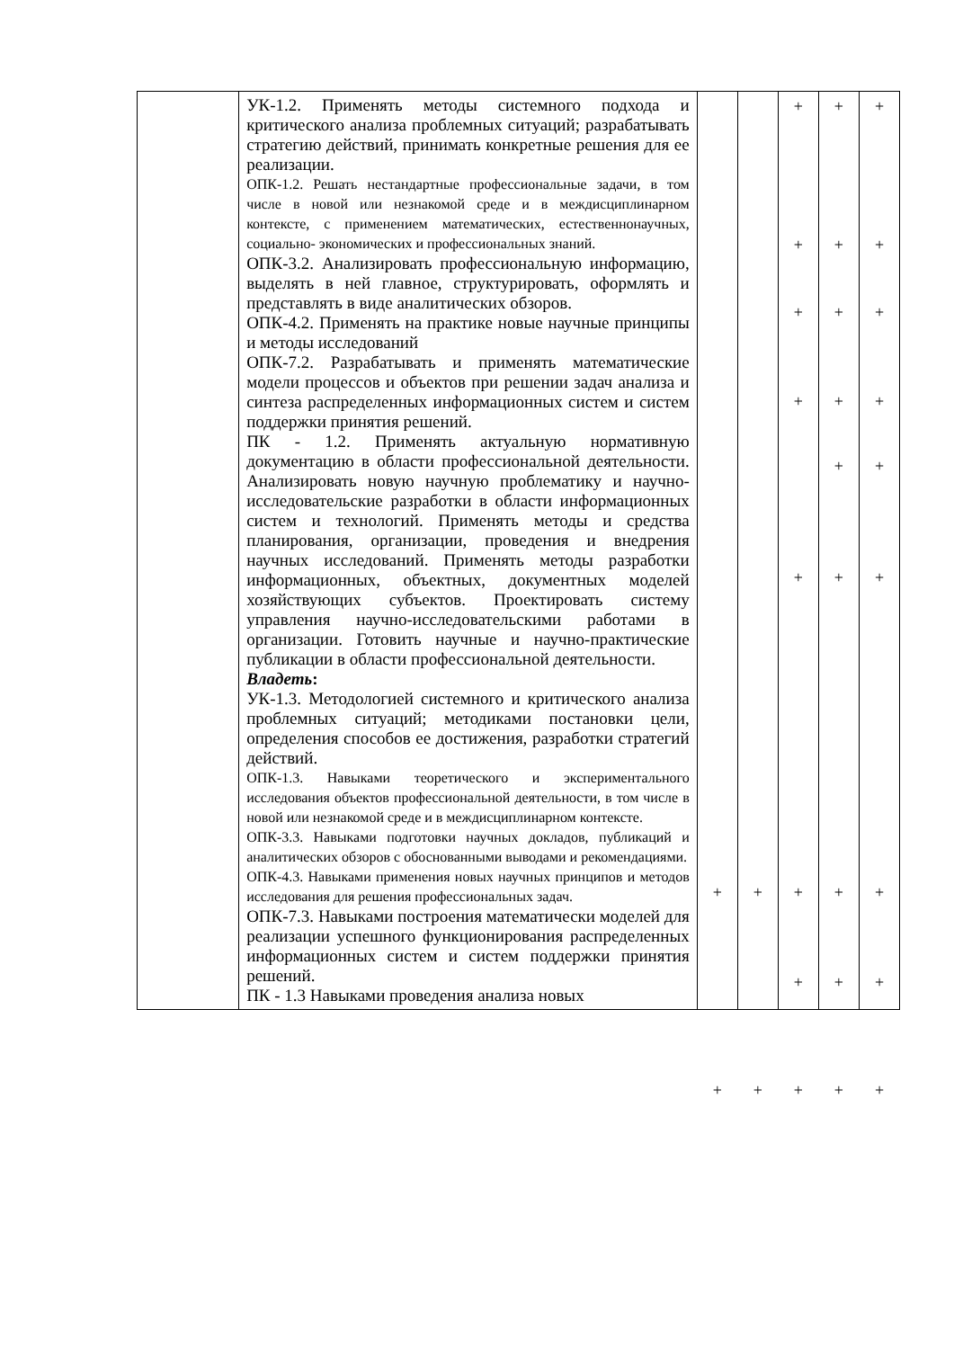| | УК-1.2. Применять методы системного подхода и критического анализа проблемных ситуаций; разрабатывать стратегию действий, принимать конкретные решения для ее реализации. ОПК-1.2. Решать нестандартные профессиональные задачи, в том числе в новой или незнакомой среде и в междисциплинарном контексте, с применением математических, естественнонаучных, социально- экономических и профессиональных знаний. ОПК-3.2. Анализировать профессиональную информацию, выделять в ней главное, структурировать, оформлять и представлять в виде аналитических обзоров. ОПК-4.2. Применять на практике новые научные принципы и методы исследований ОПК-7.2. Разрабатывать и применять математические модели процессов и объектов при решении задач анализа и синтеза распределенных информационных систем и систем поддержки принятия решений. ПК - 1.2. Применять актуальную нормативную документацию в области профессиональной деятельности. Анализировать новую научную проблематику и научно-исследовательские разработки в области информационных систем и технологий. Применять методы и средства планирования, организации, проведения и внедрения научных исследований. Применять методы разработки информационных, объектных, документных моделей хозяйствующих субъектов. Проектировать систему управления научно-исследовательскими работами в организации. Готовить научные и научно-практические публикации в области профессиональной деятельности. Владеть : УК-1.3. Методологией системного и критического анализа проблемных ситуаций; методиками постановки цели, определения способов ее достижения, разработки стратегий действий. ОПК-1.3. Навыками теоретического и экспериментального исследования объектов профессиональной деятельности, в том числе в новой или незнакомой среде и в междисциплинарном контексте. ОПК-3.3. Навыками подготовки научных докладов, публикаций и аналитических обзоров с обоснованными выводами и рекомендациями. ОПК-4.3. Навыками применения новых научных принципов и методов исследования для решения профессиональных задач. ОПК-7.3. Навыками построения математически моделей для реализации успешного функционирования распределенных информационных систем и систем поддержки принятия решений. ПК - 1.3 Навыками проведения анализа новых | + + | + + | + + + + + + + + | + + + + + + + + + | + + + + + + + + + |